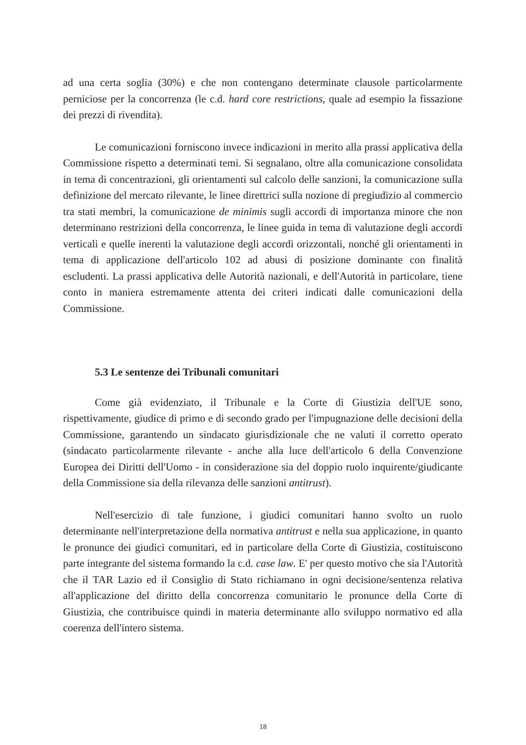ad una certa soglia (30%) e che non contengano determinate clausole particolarmente perniciose per la concorrenza (le c.d. hard core restrictions, quale ad esempio la fissazione dei prezzi di rivendita).
Le comunicazioni forniscono invece indicazioni in merito alla prassi applicativa della Commissione rispetto a determinati temi. Si segnalano, oltre alla comunicazione consolidata in tema di concentrazioni, gli orientamenti sul calcolo delle sanzioni, la comunicazione sulla definizione del mercato rilevante, le linee direttrici sulla nozione di pregiudizio al commercio tra stati membri, la comunicazione de minimis sugli accordi di importanza minore che non determinano restrizioni della concorrenza, le linee guida in tema di valutazione degli accordi verticali e quelle inerenti la valutazione degli accordi orizzontali, nonché gli orientamenti in tema di applicazione dell'articolo 102 ad abusi di posizione dominante con finalità escludenti. La prassi applicativa delle Autorità nazionali, e dell'Autorità in particolare, tiene conto in maniera estremamente attenta dei criteri indicati dalle comunicazioni della Commissione.
5.3 Le sentenze dei Tribunali comunitari
Come già evidenziato, il Tribunale e la Corte di Giustizia dell'UE sono, rispettivamente, giudice di primo e di secondo grado per l'impugnazione delle decisioni della Commissione, garantendo un sindacato giurisdizionale che ne valuti il corretto operato (sindacato particolarmente rilevante - anche alla luce dell'articolo 6 della Convenzione Europea dei Diritti dell'Uomo - in considerazione sia del doppio ruolo inquirente/giudicante della Commissione sia della rilevanza delle sanzioni antitrust).
Nell'esercizio di tale funzione, i giudici comunitari hanno svolto un ruolo determinante nell'interpretazione della normativa antitrust e nella sua applicazione, in quanto le pronunce dei giudici comunitari, ed in particolare della Corte di Giustizia, costituiscono parte integrante del sistema formando la c.d. case law. E' per questo motivo che sia l'Autorità che il TAR Lazio ed il Consiglio di Stato richiamano in ogni decisione/sentenza relativa all'applicazione del diritto della concorrenza comunitario le pronunce della Corte di Giustizia, che contribuisce quindi in materia determinante allo sviluppo normativo ed alla coerenza dell'intero sistema.
18